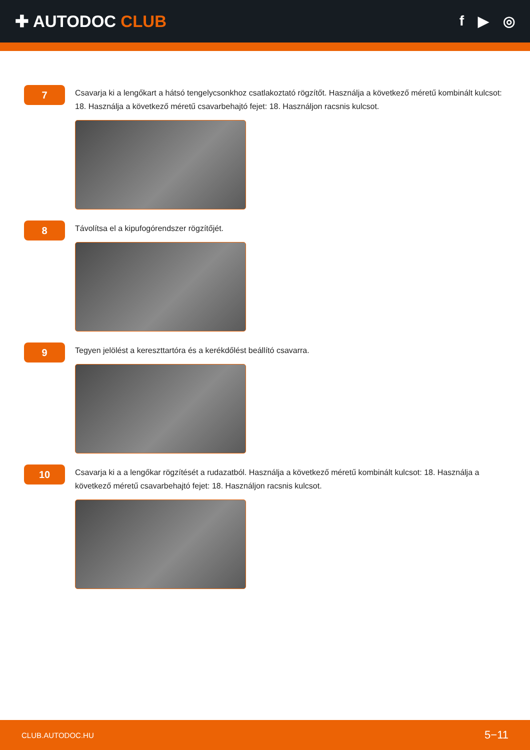✚ AUTODOC CLUB
f ▶ ◎
7
Csavarja ki a lengőkart a hátsó tengelycsonkhoz csatlakoztató rögzítőt. Használja a következő méretű kombinált kulcsot: 18. Használja a következő méretű csavarbehajtó fejet: 18. Használjon racsnis kulcsot.
8
Távolítsa el a kipufogórendszer rögzítőjét.
9
Tegyen jelölést a kereszttartóra és a kerékdőlést beállító csavarra.
10
Csavarja ki a a lengőkar rögzítését a rudazatból. Használja a következő méretű kombinált kulcsot: 18. Használja a következő méretű csavarbehajtó fejet: 18. Használjon racsnis kulcsot.
CLUB.AUTODOC.HU 5−11